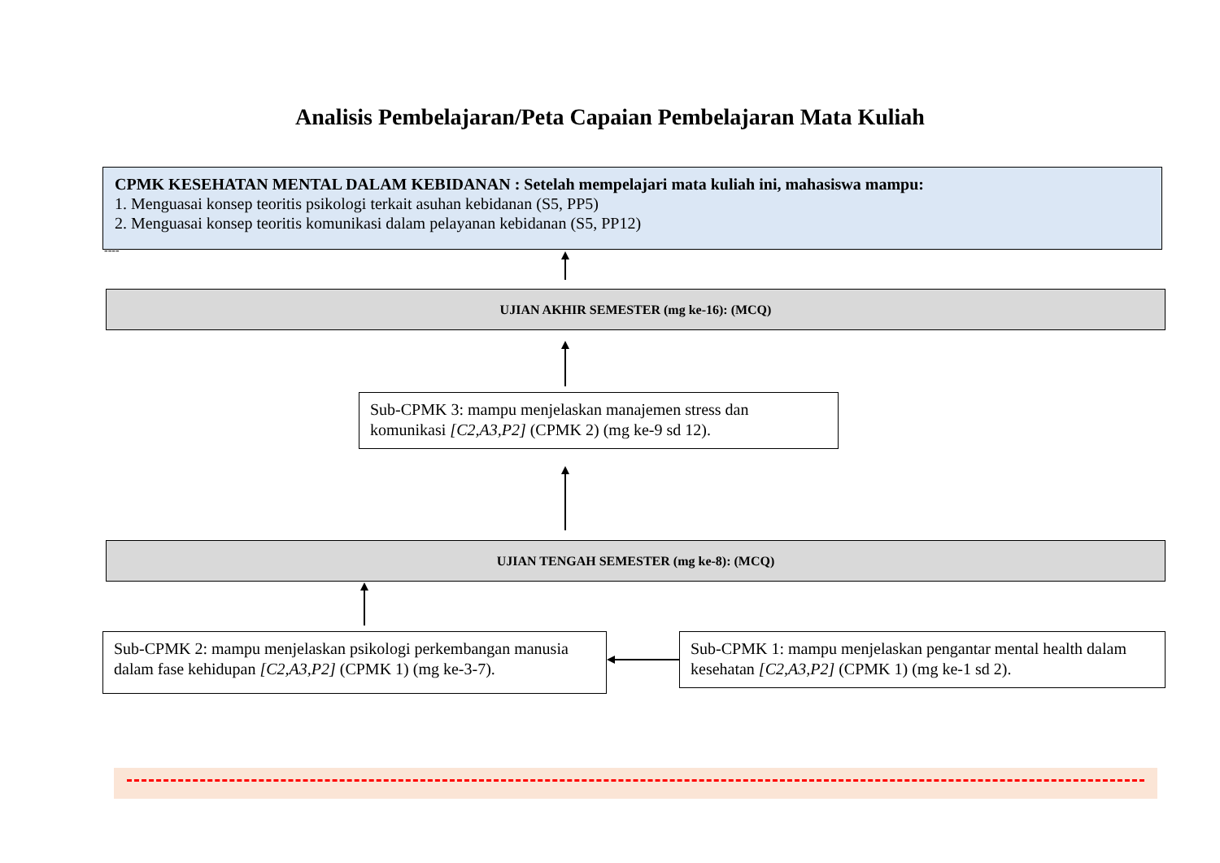Analisis Pembelajaran/Peta Capaian Pembelajaran Mata Kuliah
CPMK KESEHATAN MENTAL DALAM KEBIDANAN : Setelah mempelajari mata kuliah ini, mahasiswa mampu:
1. Menguasai konsep teoritis psikologi terkait asuhan kebidanan (S5, PP5)
2. Menguasai konsep teoritis komunikasi dalam pelayanan kebidanan (S5, PP12)
----
UJIAN AKHIR SEMESTER (mg ke-16): (MCQ)
Sub-CPMK 3: mampu menjelaskan manajemen stress dan komunikasi [C2,A3,P2] (CPMK 2) (mg ke-9 sd 12).
UJIAN TENGAH SEMESTER (mg ke-8): (MCQ)
Sub-CPMK 2: mampu menjelaskan psikologi perkembangan manusia dalam fase kehidupan [C2,A3,P2] (CPMK 1) (mg ke-3-7).
Sub-CPMK 1: mampu menjelaskan pengantar mental health dalam kesehatan [C2,A3,P2] (CPMK 1) (mg ke-1 sd 2).